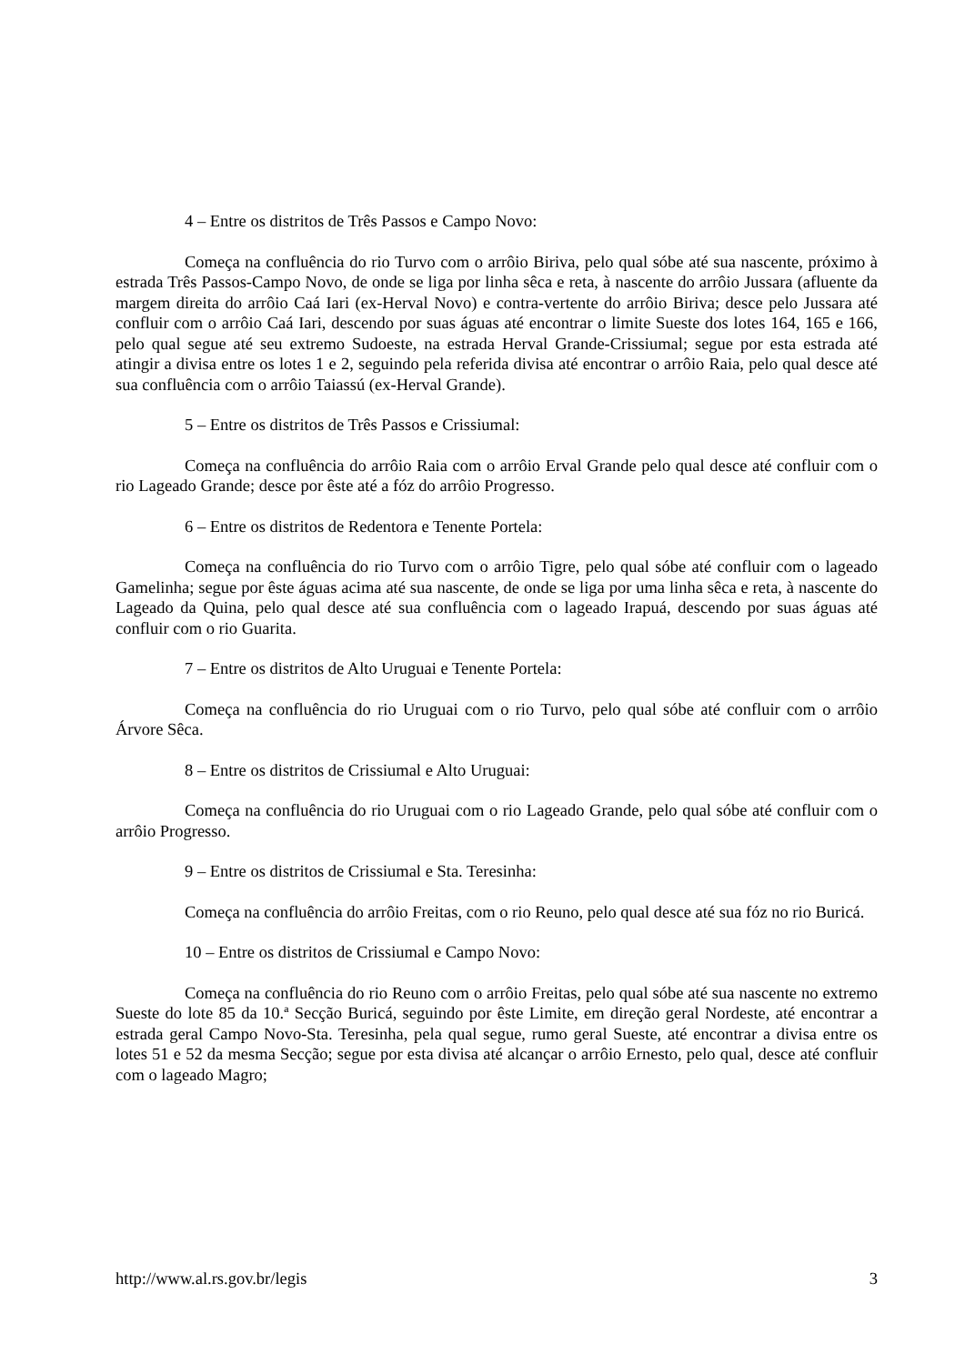4 – Entre os distritos de Três Passos e Campo Novo:
Começa na confluência do rio Turvo com o arrôio Biriva, pelo qual sóbe até sua nascente, próximo à estrada Três Passos-Campo Novo, de onde se liga por linha sêca e reta, à nascente do arrôio Jussara (afluente da margem direita do arrôio Caá Iari (ex-Herval Novo) e contra-vertente do arrôio Biriva; desce pelo Jussara até confluir com o arrôio Caá Iari, descendo por suas águas até encontrar o limite Sueste dos lotes 164, 165 e 166, pelo qual segue até seu extremo Sudoeste, na estrada Herval Grande-Crissiumal; segue por esta estrada até atingir a divisa entre os lotes 1 e 2, seguindo pela referida divisa até encontrar o arrôio Raia, pelo qual desce até sua confluência com o arrôio Taiassú (ex-Herval Grande).
5 – Entre os distritos de Três Passos e Crissiumal:
Começa na confluência do arrôio Raia com o arrôio Erval Grande pelo qual desce até confluir com o rio Lageado Grande; desce por êste até a fóz do arrôio Progresso.
6 – Entre os distritos de Redentora e Tenente Portela:
Começa na confluência do rio Turvo com o arrôio Tigre, pelo qual sóbe até confluir com o lageado Gamelinha; segue por êste águas acima até sua nascente, de onde se liga por uma linha sêca e reta, à nascente do Lageado da Quina, pelo qual desce até sua confluência com o lageado Irapuá, descendo por suas águas até confluir com o rio Guarita.
7 – Entre os distritos de Alto Uruguai e Tenente Portela:
Começa na confluência do rio Uruguai com o rio Turvo, pelo qual sóbe até confluir com o arrôio Árvore Sêca.
8 – Entre os distritos de Crissiumal e Alto Uruguai:
Começa na confluência do rio Uruguai com o rio Lageado Grande, pelo qual sóbe até confluir com o arrôio Progresso.
9 – Entre os distritos de Crissiumal e Sta. Teresinha:
Começa na confluência do arrôio Freitas, com o rio Reuno, pelo qual desce até sua fóz no rio Buricá.
10 – Entre os distritos de Crissiumal e Campo Novo:
Começa na confluência do rio Reuno com o arrôio Freitas, pelo qual sóbe até sua nascente no extremo Sueste do lote 85 da 10.ª Secção Buricá, seguindo por êste Limite, em direção geral Nordeste, até encontrar a estrada geral Campo Novo-Sta. Teresinha, pela qual segue, rumo geral Sueste, até encontrar a divisa entre os lotes 51 e 52 da mesma Secção; segue por esta divisa até alcançar o arrôio Ernesto, pelo qual, desce até confluir com o lageado Magro;
http://www.al.rs.gov.br/legis 3